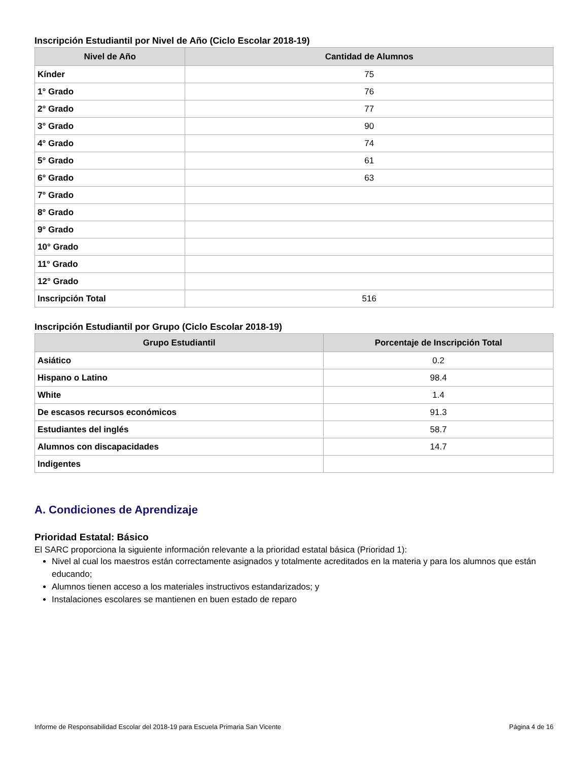Inscripción Estudiantil por Nivel de Año (Ciclo Escolar 2018-19)
| Nivel de Año | Cantidad de Alumnos |
| --- | --- |
| Kínder | 75 |
| 1° Grado | 76 |
| 2° Grado | 77 |
| 3° Grado | 90 |
| 4° Grado | 74 |
| 5° Grado | 61 |
| 6° Grado | 63 |
| 7° Grado | |
| 8° Grado | |
| 9° Grado | |
| 10° Grado | |
| 11° Grado | |
| 12° Grado | |
| Inscripción Total | 516 |
Inscripción Estudiantil por Grupo (Ciclo Escolar 2018-19)
| Grupo Estudiantil | Porcentaje de Inscripción Total |
| --- | --- |
| Asiático | 0.2 |
| Hispano o Latino | 98.4 |
| White | 1.4 |
| De escasos recursos económicos | 91.3 |
| Estudiantes del inglés | 58.7 |
| Alumnos con discapacidades | 14.7 |
| Indigentes | |
A. Condiciones de Aprendizaje
Prioridad Estatal: Básico
El SARC proporciona la siguiente información relevante a la prioridad estatal básica (Prioridad 1):
Nivel al cual los maestros están correctamente asignados y totalmente acreditados en la materia y para los alumnos que están educando;
Alumnos tienen acceso a los materiales instructivos estandarizados; y
Instalaciones escolares se mantienen en buen estado de reparo
Informe de Responsabilidad Escolar del 2018-19 para Escuela Primaria San Vicente Página 4 de 16